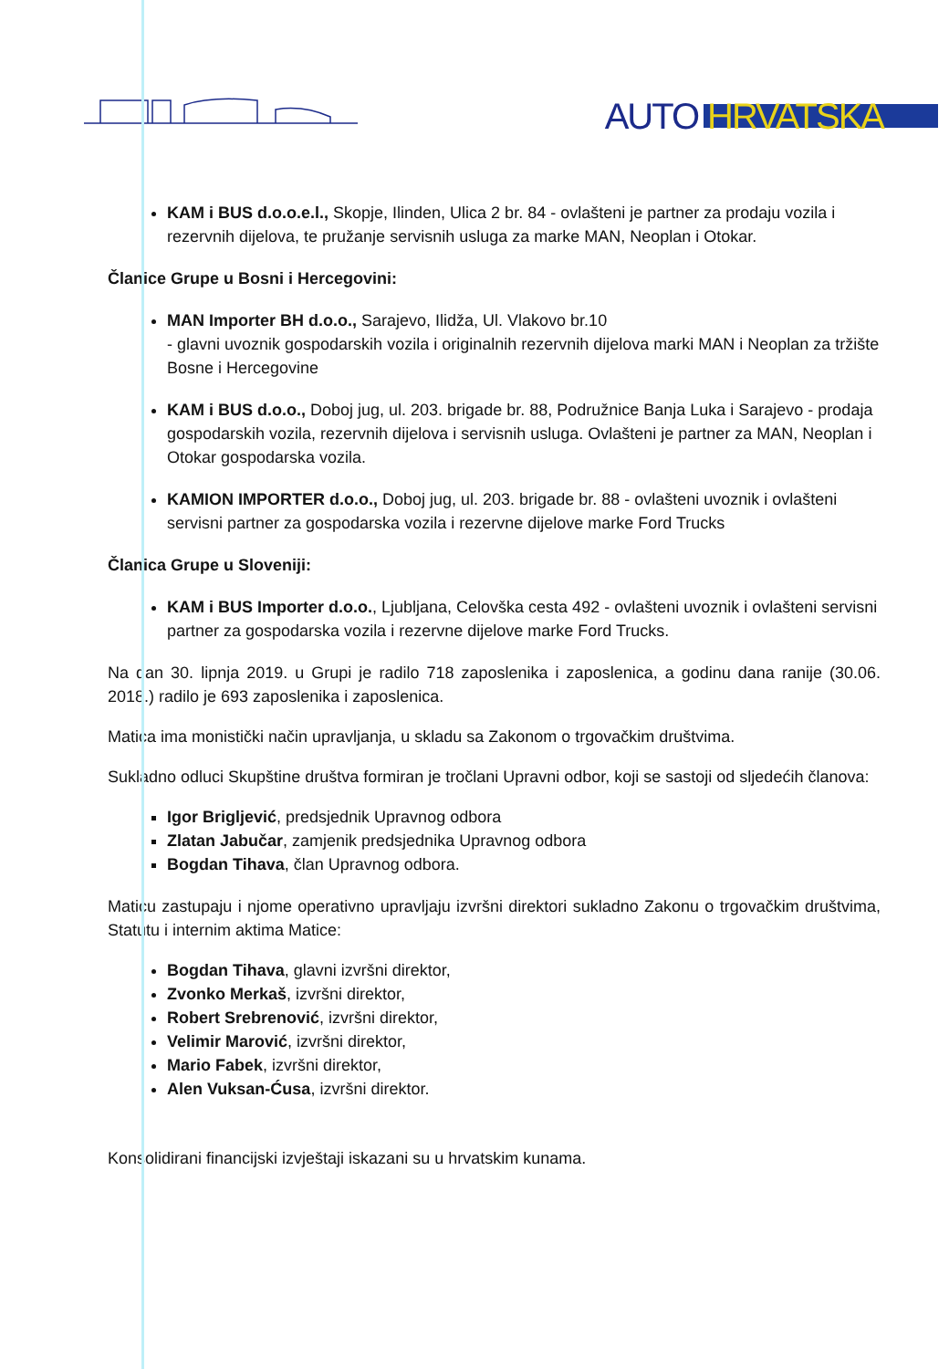AUTO HRVATSKA
KAM i BUS d.o.o.e.l., Skopje, Ilinden, Ulica 2 br. 84 - ovlašteni je partner za prodaju vozila i rezervnih dijelova, te pružanje servisnih usluga za marke MAN, Neoplan i Otokar.
Članice Grupe u Bosni i Hercegovini:
MAN Importer BH d.o.o., Sarajevo, Ilidža, Ul. Vlakovo br.10
- glavni uvoznik gospodarskih vozila i originalnih rezervnih dijelova marki MAN i Neoplan za tržište Bosne i Hercegovine
KAM i BUS d.o.o., Doboj jug, ul. 203. brigade br. 88, Podružnice Banja Luka i Sarajevo - prodaja gospodarskih vozila, rezervnih dijelova i servisnih usluga. Ovlašteni je partner za MAN, Neoplan i Otokar gospodarska vozila.
KAMION IMPORTER d.o.o., Doboj jug, ul. 203. brigade br. 88 - ovlašteni uvoznik i ovlašteni servisni partner za gospodarska vozila i rezervne dijelove marke Ford Trucks
Članica Grupe u Sloveniji:
KAM i BUS Importer d.o.o., Ljubljana, Celovška cesta 492 - ovlašteni uvoznik i ovlašteni servisni partner za gospodarska vozila i rezervne dijelove marke Ford Trucks.
Na dan 30. lipnja 2019. u Grupi je radilo 718 zaposlenika i zaposlenica, a godinu dana ranije (30.06. 2018.) radilo je 693 zaposlenika i zaposlenica.
Matica ima monistički način upravljanja, u skladu sa Zakonom o trgovačkim društvima.
Sukladno odluci Skupštine društva formiran je tročlani Upravni odbor, koji se sastoji od sljedećih članova:
Igor Brigljević, predsjednik Upravnog odbora
Zlatan Jabučar, zamjenik predsjednika Upravnog odbora
Bogdan Tihava, član Upravnog odbora.
Maticu zastupaju i njome operativno upravljaju izvršni direktori sukladno Zakonu o trgovačkim društvima, Statutu i internim aktima Matice:
Bogdan Tihava, glavni izvršni direktor,
Zvonko Merkaš, izvršni direktor,
Robert Srebrenović, izvršni direktor,
Velimir Marović, izvršni direktor,
Mario Fabek, izvršni direktor,
Alen Vuksan-Ćusa, izvršni direktor.
Konsolidirani financijski izvještaji iskazani su u hrvatskim kunama.